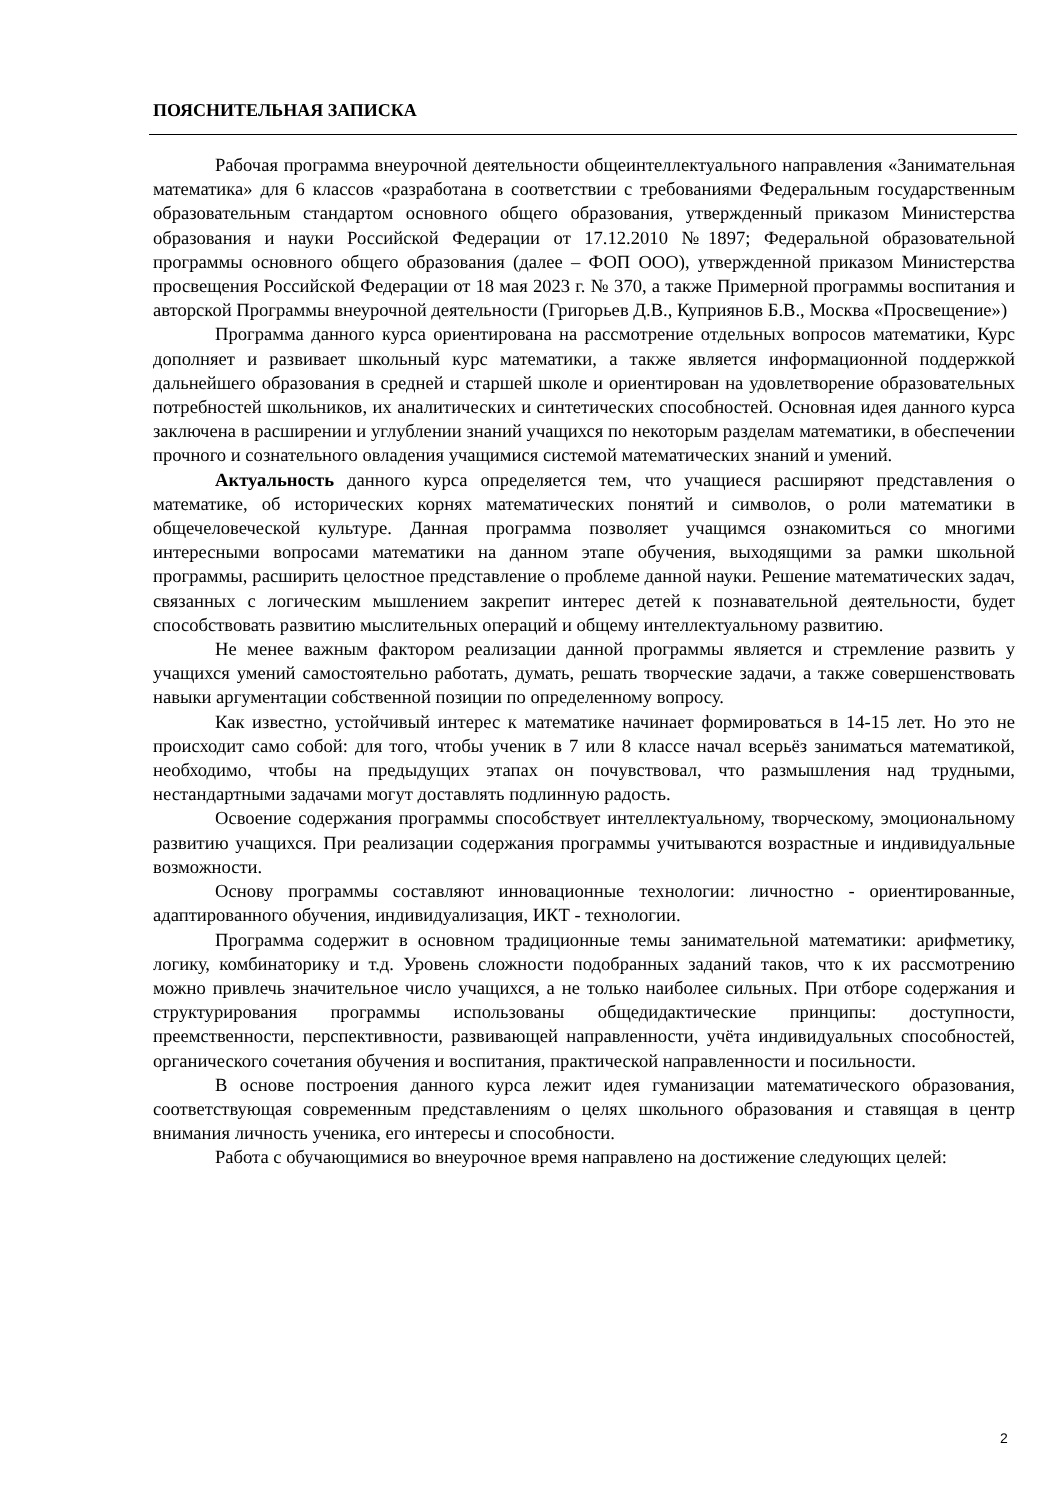ПОЯСНИТЕЛЬНАЯ ЗАПИСКА
Рабочая программа внеурочной деятельности общеинтеллектуального направления «Занимательная математика» для 6 классов «разработана в соответствии с требованиями Федеральным государственным образовательным стандартом основного общего образования, утвержденный приказом Министерства образования и науки Российской Федерации от 17.12.2010 №1897; Федеральной образовательной программы основного общего образования (далее – ФОП ООО), утвержденной приказом Министерства просвещения Российской Федерации от 18 мая 2023 г. № 370, а также Примерной программы воспитания и авторской Программы внеурочной деятельности (Григорьев Д.В., Куприянов Б.В., Москва «Просвещение»)
Программа данного курса ориентирована на рассмотрение отдельных вопросов математики, Курс дополняет и развивает школьный курс математики, а также является информационной поддержкой дальнейшего образования в средней и старшей школе и ориентирован на удовлетворение образовательных потребностей школьников, их аналитических и синтетических способностей. Основная идея данного курса заключена в расширении и углублении знаний учащихся по некоторым разделам математики, в обеспечении прочного и сознательного овладения учащимися системой математических знаний и умений.
Актуальность данного курса определяется тем, что учащиеся расширяют представления о математике, об исторических корнях математических понятий и символов, о роли математики в общечеловеческой культуре. Данная программа позволяет учащимся ознакомиться со многими интересными вопросами математики на данном этапе обучения, выходящими за рамки школьной программы, расширить целостное представление о проблеме данной науки. Решение математических задач, связанных с логическим мышлением закрепит интерес детей к познавательной деятельности, будет способствовать развитию мыслительных операций и общему интеллектуальному развитию.
Не менее важным фактором реализации данной программы является и стремление развить у учащихся умений самостоятельно работать, думать, решать творческие задачи, а также совершенствовать навыки аргументации собственной позиции по определенному вопросу.
Как известно, устойчивый интерес к математике начинает формироваться в 14-15 лет. Но это не происходит само собой: для того, чтобы ученик в 7 или 8 классе начал всерьёз заниматься математикой, необходимо, чтобы на предыдущих этапах он почувствовал, что размышления над трудными, нестандартными задачами могут доставлять подлинную радость.
Освоение содержания программы способствует интеллектуальному, творческому, эмоциональному развитию учащихся. При реализации содержания программы учитываются возрастные и индивидуальные возможности.
Основу программы составляют инновационные технологии: личностно - ориентированные, адаптированного обучения, индивидуализация, ИКТ - технологии.
Программа содержит в основном традиционные темы занимательной математики: арифметику, логику, комбинаторику и т.д. Уровень сложности подобранных заданий таков, что к их рассмотрению можно привлечь значительное число учащихся, а не только наиболее сильных. При отборе содержания и структурирования программы использованы общедидактические принципы: доступности, преемственности, перспективности, развивающей направленности, учёта индивидуальных способностей, органического сочетания обучения и воспитания, практической направленности и посильности.
В основе построения данного курса лежит идея гуманизации математического образования, соответствующая современным представлениям о целях школьного образования и ставящая в центр внимания личность ученика, его интересы и способности.
Работа с обучающимися во внеурочное время направлено на достижение следующих целей:
2